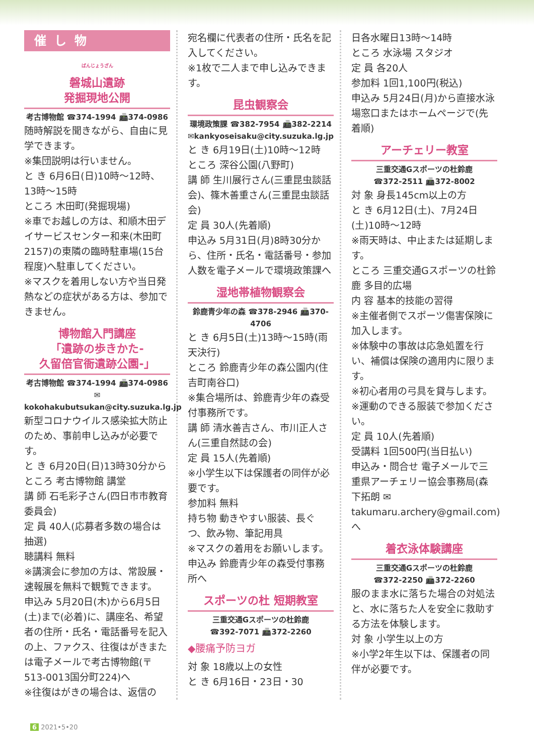催し物
<sup>ばんじょうざん</sup>
磐城山遺跡
発掘現地公開
考古博物館 ☎374-1994 📠374-0986
随時解説を聞きながら、自由に見学できます。
※集団説明は行いません。
と き 6月6日(日)10時～12時、13時～15時
ところ 木田町(発掘現場)
※車でお越しの方は、和順木田デイサービスセンター和来(木田町2157)の東隣の臨時駐車場(15台程度)へ駐車してください。
※マスクを着用しない方や当日発熱などの症状がある方は、参加できません。
博物館入門講座
「遺跡の歩きかた-
久留倍官衙遺跡公園-」
考古博物館 ☎374-1994 📠374-0986
✉kokohakubutsukan@city.suzuka.lg.jp
新型コロナウイルス感染拡大防止のため、事前申し込みが必要です。
と き 6月20日(日)13時30分から
ところ 考古博物館 講堂
講 師 石毛彩子さん(四日市市教育委員会)
定 員 40人(応募者多数の場合は抽選)
聴講料 無料
※講演会に参加の方は、常設展・速報展を無料で観覧できます。
申込み 5月20日(木)から6月5日(土)まで(必着)に、講座名、希望者の住所・氏名・電話番号を記入の上、ファクス、往復はがきまたは電子メールで考古博物館(〒513-0013国分町224)へ
※往復はがきの場合は、返信の
宛名欄に代表者の住所・氏名を記入してください。
※1枚で二人まで申し込みできます。
昆虫観察会
環境政策課 ☎382-7954 📠382-2214
✉kankyoseisaku@city.suzuka.lg.jp
と き 6月19日(土)10時～12時
ところ 深谷公園(八野町)
講 師 生川展行さん(三重昆虫談話会)、篠木善重さん(三重昆虫談話会)
定 員 30人(先着順)
申込み 5月31日(月)8時30分から、住所・氏名・電話番号・参加人数を電子メールで環境政策課へ
湿地帯植物観察会
鈴鹿青少年の森 ☎378-2946 📠370-4706
と き 6月5日(土)13時～15時(雨天決行)
ところ 鈴鹿青少年の森公園内(住吉町南谷口)
※集合場所は、鈴鹿青少年の森受付事務所です。
講 師 清水善吉さん、市川正人さん(三重自然誌の会)
定 員 15人(先着順)
※小学生以下は保護者の同伴が必要です。
参加料 無料
持ち物 動きやすい服装、長ぐつ、飲み物、筆記用具
※マスクの着用をお願いします。
申込み 鈴鹿青少年の森受付事務所へ
スポーツの杜 短期教室
三重交通Gスポーツの杜鈴鹿
☎392-7071 📠372-2260
◆腰痛予防ヨガ
対 象 18歳以上の女性
と き 6月16日・23日・30
日各水曜日13時～14時
ところ 水泳場 スタジオ
定 員 各20人
参加料 1回1,100円(税込)
申込み 5月24日(月)から直接水泳場窓口またはホームページで(先着順)
アーチェリー教室
三重交通Gスポーツの杜鈴鹿
☎372-2511 📠372-8002
対 象 身長145cm以上の方
と き 6月12日(土)、7月24日(土)10時～12時
※雨天時は、中止または延期します。
ところ 三重交通Gスポーツの杜鈴鹿 多目的広場
内 容 基本的技能の習得
※主催者側でスポーツ傷害保険に加入します。
※体験中の事故は応急処置を行い、補償は保険の適用内に限ります。
※初心者用の弓具を貸与します。
※運動のできる服装で参加ください。
定 員 10人(先着順)
受講料 1回500円(当日払い)
申込み・問合せ 電子メールで三重県アーチェリー協会事務局(森下拓朗 ✉takumaru.archery@gmail.com)へ
着衣泳体験講座
三重交通Gスポーツの杜鈴鹿
☎372-2250 📠372-2260
服のまま水に落ちた場合の対処法と、水に落ちた人を安全に救助する方法を体験します。
対 象 小学生以上の方
※小学2年生以下は、保護者の同伴が必要です。
6 2021•5•20